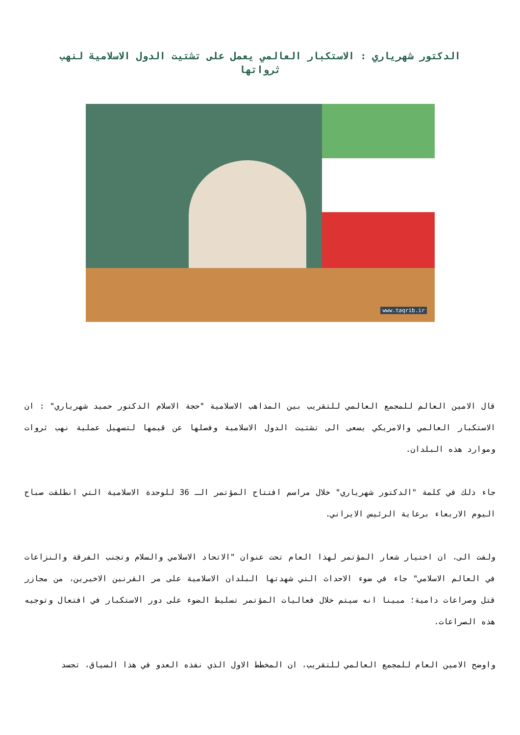الدكتور شهرياري : الاستكبار العالمي يعمل على تشتيت الدول الاسلامية لنهب ثرواتها
www.taqrib.ir
قال الامين العالم للمجمع العالمي للتقريب بين المذاهب الاسلامية "حجة الاسلام الدكتور حميد شهرياري" : ان الاستكبار العالمي والامريكي يسعى الى تشتيت الدول الاسلامية وفصلها عن قيمها لتسهيل عملية نهب ثروات وموارد هذه البلدان.
جاء ذلك في كلمة "الدكتور شهرياري" خلال مراسم افتتاح المؤتمر الـ 36 للوحدة الاسلامية التي انطلقت صباح اليوم الاربعاء برعاية الرئيس الايراني.
ولفت الى، ان اختيار شعار المؤتمر لهذا العام تحت عنوان "الاتحاد الاسلامي والسلام وتجنب الفرقة والنزاعات في العالم الاسلامي" جاء في ضوء الاحداث التي شهدتها البلدان الاسلامية على مر القرنين الاخيرين، من مجازر قتل وصراعات دامية؛ مبينا انه سيتم خلال فعاليات المؤتمر تسليط الضوء على دور الاستكبار في افتعال وتوجيه هذه الصراعات.
واوضح الامين العام للمجمع العالمي للتقريب، ان المخطط الاول الذي نفذه العدو في هذا السياق، تجسد